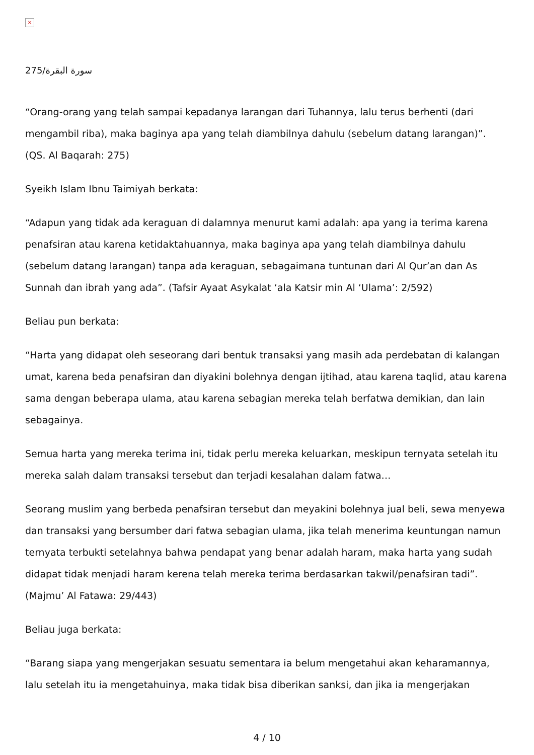×
سورة البقرة/275
“Orang-orang yang telah sampai kepadanya larangan dari Tuhannya, lalu terus berhenti (dari mengambil riba), maka baginya apa yang telah diambilnya dahulu (sebelum datang larangan)”. (QS. Al Baqarah: 275)
Syeikh Islam Ibnu Taimiyah berkata:
“Adapun yang tidak ada keraguan di dalamnya menurut kami adalah: apa yang ia terima karena penafsiran atau karena ketidaktahuannya, maka baginya apa yang telah diambilnya dahulu (sebelum datang larangan) tanpa ada keraguan, sebagaimana tuntunan dari Al Qur’an dan As Sunnah dan ibrah yang ada”. (Tafsir Ayaat Asykalat ‘ala Katsir min Al ‘Ulama’: 2/592)
Beliau pun berkata:
“Harta yang didapat oleh seseorang dari bentuk transaksi yang masih ada perdebatan di kalangan umat, karena beda penafsiran dan diyakini bolehnya dengan ijtihad, atau karena taqlid, atau karena sama dengan beberapa ulama, atau karena sebagian mereka telah berfatwa demikian, dan lain sebagainya.
Semua harta yang mereka terima ini, tidak perlu mereka keluarkan, meskipun ternyata setelah itu mereka salah dalam transaksi tersebut dan terjadi kesalahan dalam fatwa…
Seorang muslim yang berbeda penafsiran tersebut dan meyakini bolehnya jual beli, sewa menyewa dan transaksi yang bersumber dari fatwa sebagian ulama, jika telah menerima keuntungan namun ternyata terbukti setelahnya bahwa pendapat yang benar adalah haram, maka harta yang sudah didapat tidak menjadi haram kerena telah mereka terima berdasarkan takwil/penafsiran tadi”. (Majmu’ Al Fatawa: 29/443)
Beliau juga berkata:
“Barang siapa yang mengerjakan sesuatu sementara ia belum mengetahui akan keharamannya, lalu setelah itu ia mengetahuinya, maka tidak bisa diberikan sanksi, dan jika ia mengerjakan
4 / 10